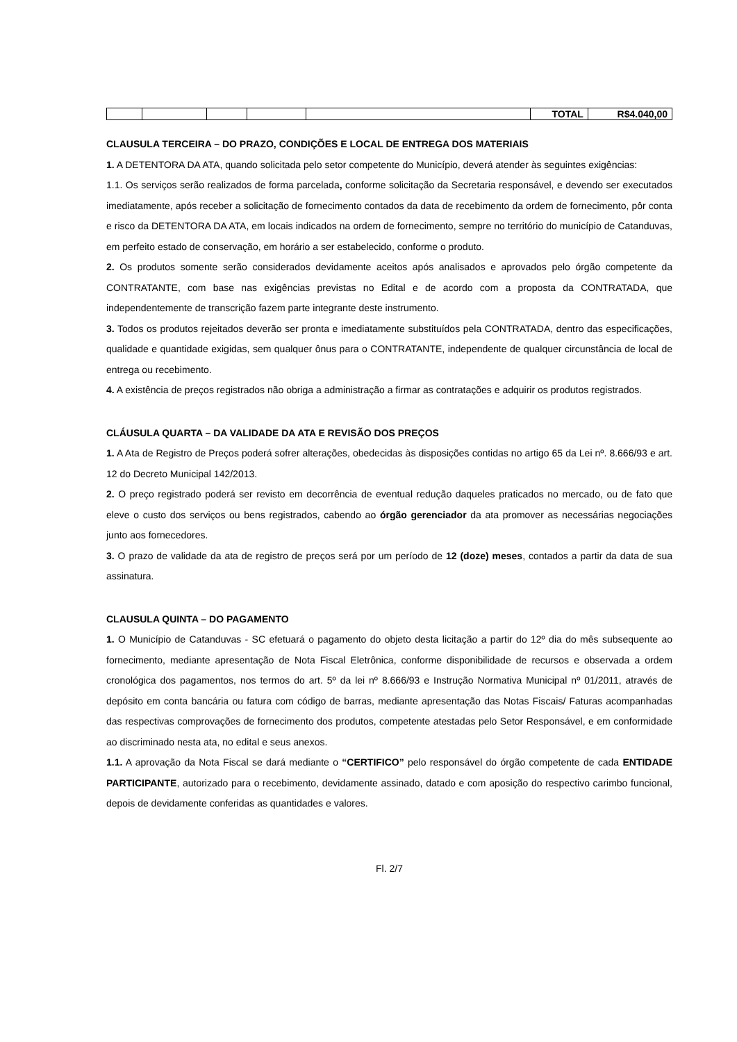| | | | | | TOTAL | R$4.040,00 |
CLAUSULA TERCEIRA – DO PRAZO, CONDIÇÕES E LOCAL DE ENTREGA DOS MATERIAIS
1. A DETENTORA DA ATA, quando solicitada pelo setor competente do Município, deverá atender às seguintes exigências:
1.1. Os serviços serão realizados de forma parcelada, conforme solicitação da Secretaria responsável, e devendo ser executados imediatamente, após receber a solicitação de fornecimento contados da data de recebimento da ordem de fornecimento, pôr conta e risco da DETENTORA DA ATA, em locais indicados na ordem de fornecimento, sempre no território do município de Catanduvas, em perfeito estado de conservação, em horário a ser estabelecido, conforme o produto.
2. Os produtos somente serão considerados devidamente aceitos após analisados e aprovados pelo órgão competente da CONTRATANTE, com base nas exigências previstas no Edital e de acordo com a proposta da CONTRATADA, que independentemente de transcrição fazem parte integrante deste instrumento.
3. Todos os produtos rejeitados deverão ser pronta e imediatamente substituídos pela CONTRATADA, dentro das especificações, qualidade e quantidade exigidas, sem qualquer ônus para o CONTRATANTE, independente de qualquer circunstância de local de entrega ou recebimento.
4. A existência de preços registrados não obriga a administração a firmar as contratações e adquirir os produtos registrados.
CLÁUSULA QUARTA – DA VALIDADE DA ATA E REVISÃO DOS PREÇOS
1. A Ata de Registro de Preços poderá sofrer alterações, obedecidas às disposições contidas no artigo 65 da Lei nº. 8.666/93 e art. 12 do Decreto Municipal 142/2013.
2. O preço registrado poderá ser revisto em decorrência de eventual redução daqueles praticados no mercado, ou de fato que eleve o custo dos serviços ou bens registrados, cabendo ao órgão gerenciador da ata promover as necessárias negociações junto aos fornecedores.
3. O prazo de validade da ata de registro de preços será por um período de 12 (doze) meses, contados a partir da data de sua assinatura.
CLAUSULA QUINTA – DO PAGAMENTO
1. O Município de Catanduvas - SC efetuará o pagamento do objeto desta licitação a partir do 12º dia do mês subsequente ao fornecimento, mediante apresentação de Nota Fiscal Eletrônica, conforme disponibilidade de recursos e observada a ordem cronológica dos pagamentos, nos termos do art. 5º da lei nº 8.666/93 e Instrução Normativa Municipal nº 01/2011, através de depósito em conta bancária ou fatura com código de barras, mediante apresentação das Notas Fiscais/ Faturas acompanhadas das respectivas comprovações de fornecimento dos produtos, competente atestadas pelo Setor Responsável, e em conformidade ao discriminado nesta ata, no edital e seus anexos.
1.1. A aprovação da Nota Fiscal se dará mediante o “CERTIFICO” pelo responsável do órgão competente de cada ENTIDADE PARTICIPANTE, autorizado para o recebimento, devidamente assinado, datado e com aposição do respectivo carimbo funcional, depois de devidamente conferidas as quantidades e valores.
Fl. 2/7